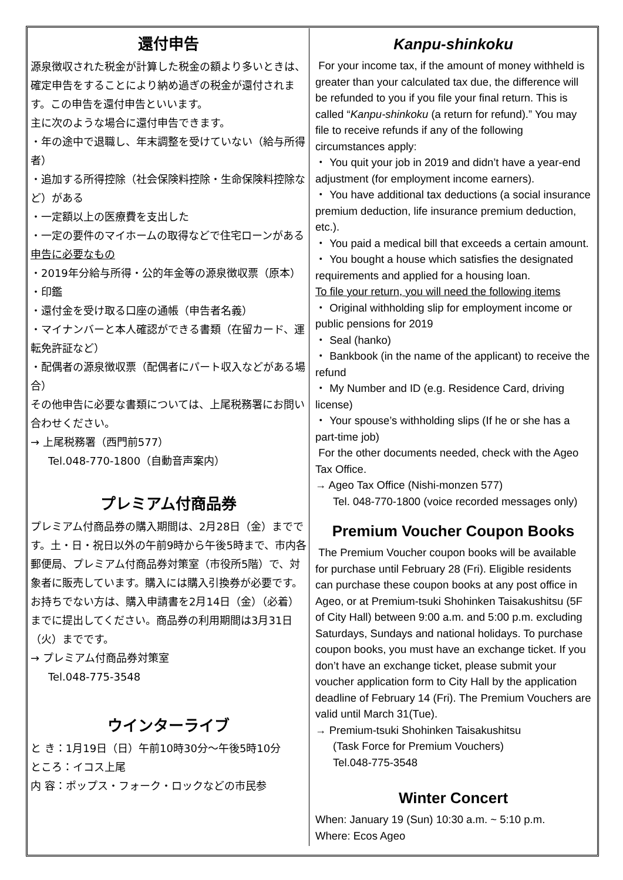還付申告
源泉徴収された税金が計算した税金の額より多いときは、確定申告をすることにより納め過ぎの税金が還付されます。この申告を還付申告といいます。
主に次のような場合に還付申告できます。
・年の途中で退職し、年末調整を受けていない（給与所得者）
・追加する所得控除（社会保険料控除・生命保険料控除など）がある
・一定額以上の医療費を支出した
・一定の要件のマイホームの取得などで住宅ローンがある
申告に必要なもの
・2019年分給与所得・公的年金等の源泉徴収票（原本）
・印鑑
・還付金を受け取る口座の通帳（申告者名義）
・マイナンバーと本人確認ができる書類（在留カード、運転免許証など）
・配偶者の源泉徴収票（配偶者にパート収入などがある場合）
その他申告に必要な書類については、上尾税務署にお問い合わせください。
→ 上尾税務署（西門前577）
Tel.048-770-1800（自動音声案内）
プレミアム付商品券
プレミアム付商品券の購入期間は、2月28日（金）までです。土・日・祝日以外の午前9時から午後5時まで、市内各郵便局、プレミアム付商品券対策室（市役所5階）で、対象者に販売しています。購入には購入引換券が必要です。お持ちでない方は、購入申請書を2月14日（金）（必着）までに提出してください。商品券の利用期間は3月31日（火）までです。
→ プレミアム付商品券対策室
Tel.048-775-3548
ウインターライブ
と き：1月19日（日）午前10時30分～午後5時10分
ところ：イコス上尾
内 容：ポップス・フォーク・ロックなどの市民参
Kanpu-shinkoku
For your income tax, if the amount of money withheld is greater than your calculated tax due, the difference will be refunded to you if you file your final return. This is called “Kanpu-shinkoku (a return for refund).” You may file to receive refunds if any of the following circumstances apply:
・ You quit your job in 2019 and didn’t have a year-end adjustment (for employment income earners).
・ You have additional tax deductions (a social insurance premium deduction, life insurance premium deduction, etc.).
・ You paid a medical bill that exceeds a certain amount.
・ You bought a house which satisfies the designated requirements and applied for a housing loan.
To file your return, you will need the following items
・ Original withholding slip for employment income or public pensions for 2019
・ Seal (hanko)
・ Bankbook (in the name of the applicant) to receive the refund
・ My Number and ID (e.g. Residence Card, driving license)
・ Your spouse’s withholding slips (If he or she has a part-time job)
For the other documents needed, check with the Ageo Tax Office.
→ Ageo Tax Office (Nishi-monzen 577)
Tel. 048-770-1800 (voice recorded messages only)
Premium Voucher Coupon Books
The Premium Voucher coupon books will be available for purchase until February 28 (Fri). Eligible residents can purchase these coupon books at any post office in Ageo, or at Premium-tsuki Shohinken Taisakushitsu (5F of City Hall) between 9:00 a.m. and 5:00 p.m. excluding Saturdays, Sundays and national holidays. To purchase coupon books, you must have an exchange ticket. If you don’t have an exchange ticket, please submit your voucher application form to City Hall by the application deadline of February 14 (Fri). The Premium Vouchers are valid until March 31(Tue).
→ Premium-tsuki Shohinken Taisakushitsu
(Task Force for Premium Vouchers)
Tel.048-775-3548
Winter Concert
When: January 19 (Sun) 10:30 a.m. ~ 5:10 p.m.
Where: Ecos Ageo